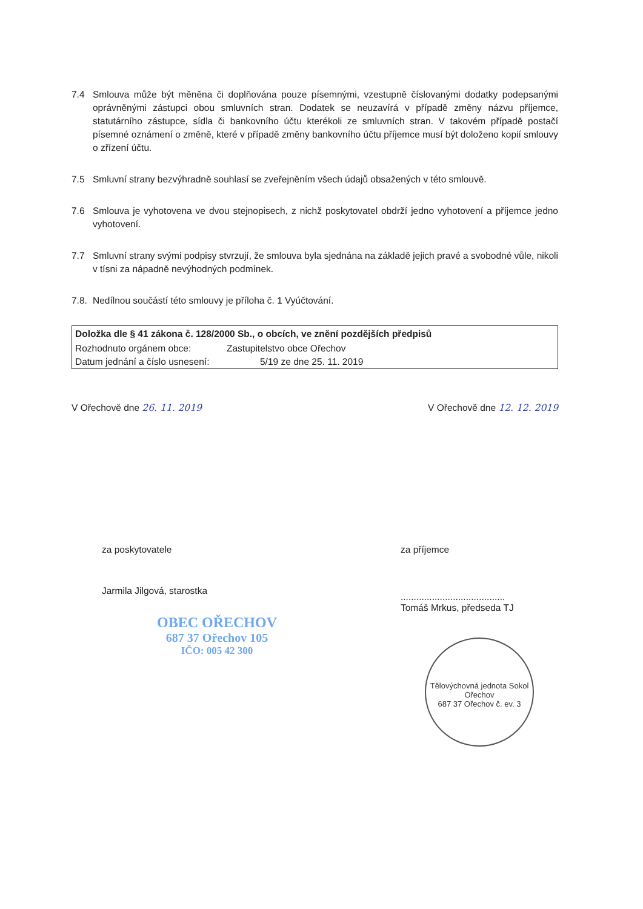7.4 Smlouva může být měněna či doplňována pouze písemnými, vzestupně číslovanými dodatky podepsanými oprávněnými zástupci obou smluvních stran. Dodatek se neuzavírá v případě změny názvu příjemce, statutárního zástupce, sídla či bankovního účtu kterékoli ze smluvních stran. V takovém případě postačí písemné oznámení o změně, které v případě změny bankovního účtu příjemce musí být doloženo kopií smlouvy o zřízení účtu.
7.5 Smluvní strany bezvýhradně souhlasí se zveřejněním všech údajů obsažených v této smlouvě.
7.6 Smlouva je vyhotovena ve dvou stejnopisech, z nichž poskytovatel obdrží jedno vyhotovení a příjemce jedno vyhotovení.
7.7 Smluvní strany svými podpisy stvrzují, že smlouva byla sjednána na základě jejich pravé a svobodné vůle, nikoli v tísni za nápadně nevýhodných podmínek.
7.8. Nedílnou součástí této smlouvy je příloha č. 1 Vyúčtování.
| Doložka dle § 41 zákona č. 128/2000 Sb., o obcích, ve znění pozdějších předpisů | |
| --- | --- |
| Rozhodnuto orgánem obce: | Zastupitelstvo obce Ořechov |
| Datum jednání a číslo usnesení: | 5/19 ze dne 25. 11. 2019 |
V Ořechově dne 26. 11. 2019 V Ořechově dne 12. 12. 2019
za poskytovatele
Jarmila Jilgová, starostka
OBEC OŘECHOV
687 37 Ořechov 105
IČO: 005 42 300
za příjemce
........................................
Tomáš Mrkus, předseda TJ
Tělovýchovná jednota Sokol Ořechov
687 37 Ořechov č. ev. 3